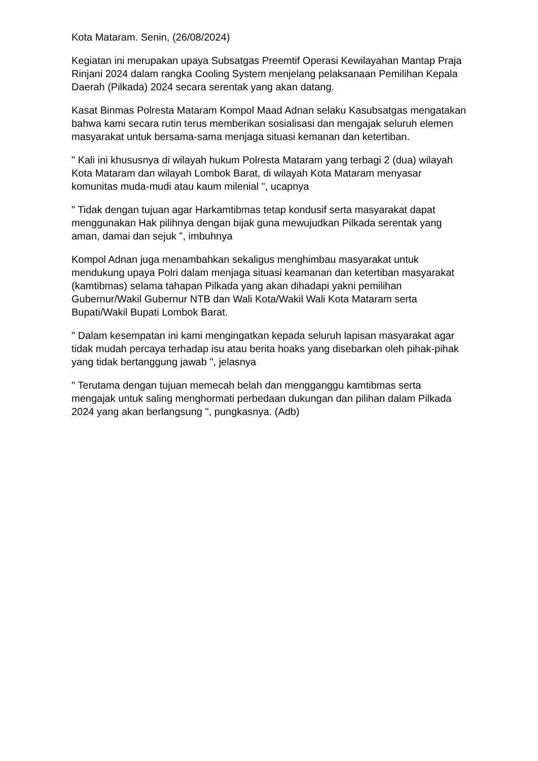Kota Mataram. Senin, (26/08/2024)
Kegiatan ini merupakan upaya Subsatgas Preemtif Operasi Kewilayahan Mantap Praja Rinjani 2024 dalam rangka Cooling System menjelang pelaksanaan Pemilihan Kepala Daerah (Pilkada) 2024 secara serentak yang akan datang.
Kasat Binmas Polresta Mataram Kompol Maad Adnan selaku Kasubsatgas mengatakan bahwa kami secara rutin terus memberikan sosialisasi dan mengajak seluruh elemen masyarakat untuk bersama-sama menjaga situasi kemanan dan ketertiban.
" Kali ini khususnya di wilayah hukum Polresta Mataram yang terbagi 2 (dua) wilayah Kota Mataram dan wilayah Lombok Barat, di wilayah Kota Mataram menyasar komunitas muda-mudi atau kaum milenial ", ucapnya
" Tidak dengan tujuan agar Harkamtibmas tetap kondusif serta masyarakat dapat menggunakan Hak pilihnya dengan bijak guna mewujudkan Pilkada serentak yang aman, damai dan sejuk ", imbuhnya
Kompol Adnan juga menambahkan sekaligus menghimbau masyarakat untuk mendukung upaya Polri dalam menjaga situasi keamanan dan ketertiban masyarakat (kamtibmas) selama tahapan Pilkada yang akan dihadapi yakni pemilihan Gubernur/Wakil Gubernur NTB dan Wali Kota/Wakil Wali Kota Mataram serta Bupati/Wakil Bupati Lombok Barat.
" Dalam kesempatan ini kami mengingatkan kepada seluruh lapisan masyarakat agar tidak mudah percaya terhadap isu atau berita hoaks yang disebarkan oleh pihak-pihak yang tidak bertanggung jawab ", jelasnya
" Terutama dengan tujuan memecah belah dan mengganggu kamtibmas serta mengajak untuk saling menghormati perbedaan dukungan dan pilihan dalam Pilkada 2024 yang akan berlangsung ", pungkasnya. (Adb)